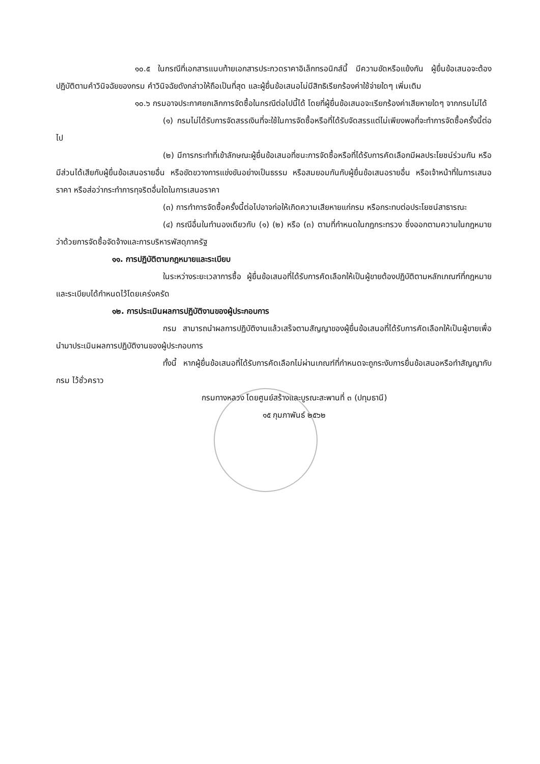๑๐.๕ ในกรณีที่เอกสารแนบท้ายเอกสารประกวดราคาอิเล็กทรอนิกส์นี้ มีความขัดหรือแย้งกัน ผู้ยื่นข้อเสนอจะต้องปฏิบัติตามคำวินิจฉัยของกรม คำวินิจฉัยดังกล่าวให้ถือเป็นที่สุด และผู้ยื่นข้อเสนอไม่มีสิทธิเรียกร้องค่าใช้จ่ายใดๆ เพิ่มเติม
๑๐.๖ กรมอาจประกาศยกเลิกการจัดซื้อในกรณีต่อไปนี้ได้ โดยที่ผู้ยื่นข้อเสนอจะเรียกร้องค่าเสียหายใดๆ จากกรมไม่ได้
(๑) กรมไม่ได้รับการจัดสรรเงินที่จะใช้ในการจัดซื้อหรือที่ได้รับจัดสรรแต่ไม่เพียงพอที่จะทำการจัดซื้อครั้งนี้ต่อไป
(๒) มีการกระทำที่เข้าลักษณะผู้ยื่นข้อเสนอที่ชนะการจัดซื้อหรือที่ได้รับการคัดเลือกมีผลประโยชน์ร่วมกัน หรือมีส่วนได้เสียกับผู้ยื่นข้อเสนอรายอื่น หรือขัดขวางการแข่งขันอย่างเป็นธรรม หรือสมยอมกันกับผู้ยื่นข้อเสนอรายอื่น หรือเจ้าหน้าที่ในการเสนอราคา หรือส่อว่ากระทำการทุจริตอื่นใดในการเสนอราคา
(๓) การทำการจัดซื้อครั้งนี้ต่อไปอาจก่อให้เกิดความเสียหายแก่กรม หรือกระทบต่อประโยชน์สาธารณะ
(๔) กรณีอื่นในทำนองเดียวกับ (๑) (๒) หรือ (๓) ตามที่กำหนดในกฎกระทรวง ซึ่งออกตามความในกฎหมายว่าด้วยการจัดซื้อจัดจ้างและการบริหารพัสดุภาครัฐ
๑๑. การปฏิบัติตามกฎหมายและระเบียบ
ในระหว่างระยะเวลาการซื้อ ผู้ยื่นข้อเสนอที่ได้รับการคัดเลือกให้เป็นผู้ขายต้องปฏิบัติตามหลักเกณฑ์ที่กฎหมายและระเบียบได้กำหนดไว้โดยเคร่งครัด
๑๒. การประเมินผลการปฏิบัติงานของผู้ประกอบการ
กรม สามารถนำผลการปฏิบัติงานแล้วเสร็จตามสัญญาของผู้ยื่นข้อเสนอที่ได้รับการคัดเลือกให้เป็นผู้ขายเพื่อนำมาประเมินผลการปฏิบัติงานของผู้ประกอบการ
ทั้งนี้ หากผู้ยื่นข้อเสนอที่ได้รับการคัดเลือกไม่ผ่านเกณฑ์ที่กำหนดจะถูกระงับการยื่นข้อเสนอหรือทำสัญญากับกรม ไว้ชั่วคราว
กรมทางหลวง โดยศูนย์สร้างและบูรณะสะพานที่ ๓ (ปทุมธานี)
๑๕ กุมภาพันธ์ ๒๕๖๒